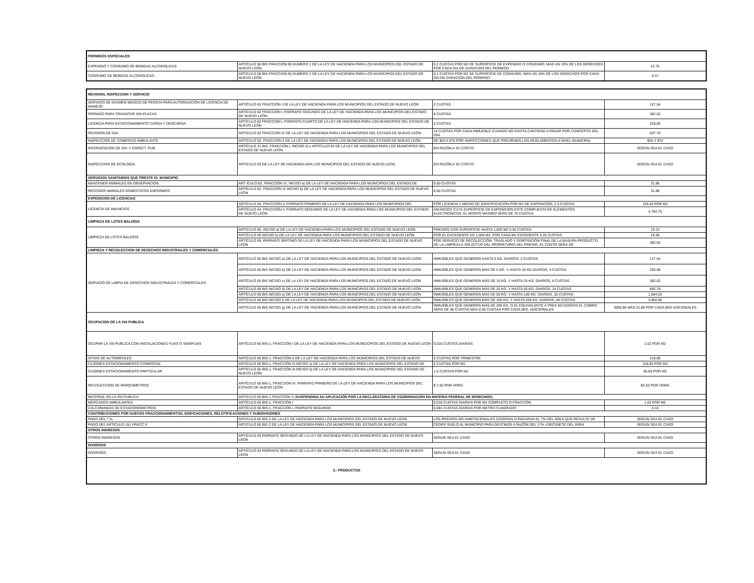| PERMISOS ESPECIALES | | | |
| EXPENDIO Y CONSUMO DE BEBIDAS ALCOHOLICAS | ARTÍCULO 58 BIS FRACCION B) NUMERO 1 DE LA LEY DE HACIENDA PARA LOS MUNICIPIOS DEL ESTADO DE NUEVO LEÓN | 0.2 CUOTAS POR M2 DE SUPERFICIE DE EXPENDIO O CONSUMO, MAS UN 10% DE LOS DERECHOS POR CADA DIA DE DURACION DEL PERMISO | 12.75 |
| CONSUMO DE BEBIDAS ALCOHOLICAS | ARTÍCULO 58 BIS FRACCION B) NUMERO 2 DE LA LEY DE HACIENDA PARA LOS MUNICIPIOS DEL ESTADO DE NUEVO LEÓN | 0.1 CUOTAS POR M2 SE SUPERFICIE DE CONSUMO, MAS UN 10% DE LOS DERECHOS POR CADA DIA DE DURACION DEL PERMISO | 6.37 |
| REVISION, INSPECCION Y SERVICIO | | | |
| SERVICIO DE EXAMEN MEDICO DE PERICIA PARA AUTORIZACIÓN DE LICENCIA DE MANEJO | ARTÍCULO 62 FRACCIÓN I DE LA LEY DE HACIENDA PARA LOS MUNICIPIOS DEL ESTADO DE NUEVO LEÓN | 2 CUOTAS | 127.54 |
| PERMISO PARA TRANSITAR SIN PLACAS | ARTÍCULO 62 FRACCIÓN I, PÁRRAFO SEGUNDO DE LA LEY DE HACIENDA PARA LOS MUNICIPIOS DEL ESTADO DE NUEVO LEÓN | 6 CUOTAS | 382.62 |
| LICENCIA PARA ESTACIONAMIENTO CARGA Y DESCARGA | ARTÍCULO 62 FRACCIÓN I, PÁRRAFO CUARTO DE LA LEY DE HACIENDA PARA LOS MUNICIPIOS DEL ESTADO DE NUEVO LEÓN | 5 CUOTAS | 318.85 |
| REVISIÓN DE ISAI | ARTÍCULO 62 FRACCIÓN IV DE LA LEY DE HACIENDA PARA LOS MUNICIPIOS DEL ESTADO DE NUEVO LEÓN | 10 CUOTAS POR CADA INMUEBLE CUANDO NO EXISTA CANTIDAD A PAGAR POR CONCEPTO DEL ISAI | 637.70 |
| INSPECCIÓN DE COMERCIO AMBULANTE | ARTÍCULO 62, FRACCIÓN II DE LA LEY DE HACIENDA PARA LOS MUNICIPIOS DEL ESTADO DE NUEVO LEÓN | DE $20 A $70 POR INSPECCIONES QUE PREVIENEN LOS REGLAMENTOS A NIVEL MUNICIPAL | $20 Y $70 |
| INTERVENCION DE DIV. Y ESPECT. PUB. | ARTÍCULO 31 BIS, FRACCION I, INCISO d) y ARTÍCULO 63 DE LA LEY DE HACIENDA PARA LOS MUNICIPIOS DEL ESTADO DE NUEVO LEÓN | EN RAZÓN A SU COSTO | SEGÚN SEA EL CASO |
| INSPECCION DE ECOLOGIA | ARTICULO 63 DE LA LEY DE HACIENDA ARA LOS MUNICIPIOS DEL ESTADO DE NUEVO LEON | EN RAZÓN A SU COSTO | SEGÚN SEA EL CASO |
| SERVICIOS SANITARIOS QUE PRESTE EL MUNICIPIO | | | |
| MANTENER ANIMALES EN OBSERVACIÓN | ART ÍCULO 62, FRACCIÓN VI, INCISO a) DE LA LEY DE HACIENDA PARA LOS MUNICIPIOS DEL ESTADO DE | 0.50 CUOTAS | 31.88 |
| RECOGER ANIMALES DOMÉSTICOS ENFERMOS | ARTÍCULO 62, FRACCIÓN VI INCISO b) DE LA LEY DE HACIENDA PARA LOS MUNICIPIOS DEL ESTADO DE NUEVO LEÓN | 0.50 CUOTAS | 31.88 |
| EXPEDICION DE LICENCIAS | | | |
| LICENCIA DE ANUNCIOS | ARTÍCULO 64, FRACCIÓN V, PÁRRAFO PRIMERO DE LA LEY DE HACIENDA PARA LOS MUNICIPIOS DEL | POR LICENCIA Y MEDIO DE IDENTIFICACIÓN POR M2 DE EXPOSICIÓN, 2.5 CUOTAS | 159.42 POR M2 |
| | ARTÍCULO 64, FRACCIÓN V, PÁRRAFO SEGUNDO DE LA LEY DE HACIENDA PARA LOS MUNICIPIOS DEL ESTADO DE NUEVO LEÓN | ANUNCIOS CUYA SUPERFICIE DE EXPOSICIÓN ESTE COMPUESTA DE ELEMENTOS ELECTRÓNICOS, EL MONTO MÁXIMO SERÁ DE 75 CUOTAS | 4,782.75 |
| LIMPIEZA DE LOTES BALDÍOS | | | |
| LIMPIEZA DE LOTES BALDÍOS | ARTÍCULO 65, INCISO a) DE LA LEY DE HACIENDA PARA LOS MUNICIPIOS DEL ESTADO DE NUEVO LEÓN | PREDIOS CON SUPERFICIE HASTA 1,000 M2 0.30 CUOTAS | 19.13 |
| | ARTÍCULO 65 INCISO b) DE LA LEY DE HACIENDA PARA LOS MUNICIPIOS DEL ESTADO DE NUEVO LEÓN | POR EL EXCEDENTE DE 1,000 M2, POR CADA M2 EXCEDENTE 0.26 CUOTAS | 16.58 |
| | ARTÍCULO 65, PARRAFO SEPTIMO DE LA LEY DE HACIENDA PARA LOS MUNICIPIOS DEL ESTADO DE NUEVO LEÓN | POR SERVICIO DE RECOLECCIÓN, TRASLADO Y DISPOSICIÓN FINAL DE LA BASURA PRODUCTO DE LA LIMPIEZA A SOLICITUD DEL PROPIETARIO DEL PREDIO, EL COSTO SERÁ DE | 382.62 |
| LIMPIEZA Y RECOLECCION DE DESECHOS INDUSTRIALES Y COMERCIALES | | | |
| SERVICIO DE LIMPIA DE DESECHOS INDUSTRIALES Y COMERCIALES | ARTÍCULO 65 BIS INCISO a) DE LA LEY DE HACIENDA PARA LOS MUNICIPIOS DEL ESTADO DE NUEVO LEÓN | INMUEBLES QUE GENEREN HASTA 5 KG. DIARIOS, 2 CUOTAS | 127.54 |
| | ARTÍCULO 65 BIS INCISO b) DE LA LEY DE HACIENDA PARA LOS MUNICIPIOS DEL ESTADO DE NUEVO LEÓN | INMUEBLES QUE GENEREN MÁS DE 5 KG. Y HASTA 10 KG DIARIOS, 4 CUOTAS | 255.08 |
| | ARTÍCULO 65 BIS INCISO c) DE LA LEY DE HACIENDA PARA LOS MUNICIPIOS DEL ESTADO DE NUEVO LEÓN | INMUEBLES QUE GENEREN MÁS DE 10 KG. Y HASTA 25 KG. DIARIOS, 6 CUOTAS | 382.62 |
| | ARTÍCULO 65 BIS INCISO d) DE LA LEY DE HACIENDA PARA LOS MUNICIPIOS DEL ESTADO DE NUEVO LEÓN | INMUEBLES QUE GENEREN MÁS DE 25 KG. Y HASTA 50 KG. DIARIOS, 14 CUOTAS | 892.78 |
| | ARTÍCULO 65 BIS INCISO e) DE LA LEY DE HACIENDA PARA LOS MUNICIPIOS DEL ESTADO DE NUEVO LEÓN | INMUEBLES QUE GENEREN MÁS DE 50 KG. Y HASTA 100 KG. DIARIOS, 25 CUOTAS | 1,594.25 |
| | ARTÍCULO 65 BIS INCISO f) DE LA LEY DE HACIENDA PARA LOS MUNICIPIOS DEL ESTADO DE NUEVO LEÓN | INMUEBLES QUE GENEREN MÁS DE 100 KG. Y HASTA 200 KG. DIARIOS, 48 CUOTAS | 3,060.96 |
| | ARTÍCULO 65 BIS INCISO g) DE LA LEY DE HACIENDA PARA LOS MUNICIPIOS DEL ESTADO DE NUEVO LEÓN | INMUEBLES QUE GENEREN MÁS DE 200 KG. O EL EQUIVALENTE A TRES M3 DIARIOS EL COBRO SERÁ DE 48 CUOTAS MÁS 0.50 CUOTAS POR CADA 5KG. ADICIONALES | 3060.96 MÁS 31.88 POR CADA 5KG ADICIONALES |
| OCUPACION DE LA VIA PUBLICA | | | |
| OCUPAR LA VÍA PUBLICA CON INSTALACIONES FIJAS O SEMIFIJAS | ARTÍCULO 65 BIS-1, FRACCIÓN I DE LA LEY DE HACIENDA PARA LOS MUNCICPIOS DEL ESTADO DE NUEVO LEÓN | 0.016 CUOTAS DIARIAS | 1.02 POR M2 |
| SITIOS DE AUTOMÓVILES | ARTÍCULO 65 BIS-1, FRACCIÓN II DE LA LEY DE HACIENDA PARA LOS MUNICIPIOS DEL ESTADO DE NUEVO | 5 CUOTAS POR TRIMESTRE | 318.85 |
| CAJONES ESTACIONAMIENTO COMERCIAL | ARTÍCULO 65 BIS-1, FRACCIÓN III INCISO a) DE LA LEY DE HACIENDA PARA LOS MUNICIPIOS DEL ESTADO DE | 5 CUOTAS POR M2 | 318.85 POR M2 |
| CAJONES ESTACIONAMIENTO PARTICULAR | ARTÍCULO 65 BIS-1, FRACCIÓN III INCISO b) DE LA LEY DE HACIENDA PARA LOS MUNICIPIOS DEL ESTADO DE NUEVO LEÓN | 1.5 CUOTAS POR M2 | 95.65 POR M2 |
| RECOLECCIÓN DE PARQUÍMETROS | ARTÍCULO 65 BIS-1, FRACCIÓN IV, PÁRRAFO PRIMERO DE LA LEY DE HACIENDA PARA LOS MUNICIPIOS DEL ESTADO DE NUEVO LEÓN | $ 2.50 POR HORA | $2.50 POR HORA |
| MATERIAL EN LA VÍA PUBLICA | ARTÍCULO 65 BIS-1 FRACCIÓN V ( SUSPENDIDA SU APLICACIÓN POR LA DECLARATORIA DE COORDINACIÓN EN MATERIA FEDERAL DE DERECHOS ) | | |
| MERCADOS AMBULANTES | ARTÍCULO 65 BIS-1, FRACCIÓN I | 0.016 CUOTAS DIARIAS POR M2 COMPLETO O FRACCIÓN | 1.02 POR M2 |
| CALCOMANÍAS DE ESTACIONÓMETROS | ARTÍCULO 65 BIS-1, FRACCIÓN I, PÁRRAFO SEGUNDO | 0.081 CUOTAS DIARIAS POR METRO CUADRADO | 5.16 |
| CONTRIBUCIONES POR NUEVOS FRACCIONAMIENTOS, EDIFICACIONES, RELOTIFICACIONES Y SUBDIVISIONES | | | |
| PAGO DEL 7 % | ARTICULO 65 BIS 2 DE LA LEY DE HACIENDA PARA LOS MUNICIPIOS DEL ESTADO DE NUEVO LEON | LOS PREDIOS NO HABITACIONALES CEDERAN O PAGARAN EL 7% DEL ÁREA QUE RESULTE DE | SEGÚN SEA EL CASO |
| PAGO DEL ARTICULO 151 FRACC II | ARTICULO 65 BIS 2 DE LA LEY DE HACIENDA PARA LOS MUNICIPIOS DEL ESTADO DE NUEVO LEON | CEDER SUELO AL MUNICIPIO PARA DESTINOS A RAZÓN DEL 17% -DIECISIETE DEL ÁREA | SEGÚN SEA EL CASO |
| OTROS INGRESOS | | | |
| OTROS INGRESOS | ARTICULO 63 PARRAFO SEGUNDO DE LA LEY DE HACIENDA PARA LOS MUNICIPIOS DEL ESTADO DE NUEVO LEON | SEGÚN SEA EL CASO | SEGÚN SEA EL CASO |
| DIVERSOS | | | |
| DIVERSOS | ARTICULO 63 PARRAFO SEGUNDO DE LA LEY DE HACIENDA PARA LOS MUNICIPIOS DEL ESTADO DE NUEVO LEON | SEGÚN SEA EL CASO | SEGÚN SEA EL CASO |
| 3.- PRODUCTOS | | | |